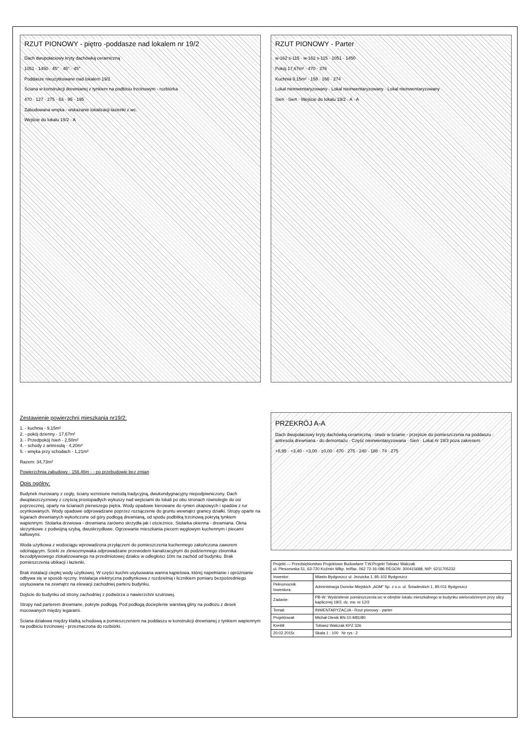RZUT PIONOWY - piętro -poddasze nad lokalem nr 19/2
Dach dwupołaciowy kryty dachówką ceramiczną
1051 · 1450 · 45° · 45° · 45°
Poddasze nieużytkowane nad lokalem 19/2
Ściana w konstrukcji drewnianej z tynkiem na podbiciu trzcinowym - rozbiórka
470 · 127 · 275 · 63 · 95 · 195
Zabudowana wnęka - wskazanie lokalizacji łazienki z wc.
Wejście do lokalu 19/2 · A
RZUT PIONOWY - Parter
w-162 s-115 · w-162 s-115 · 1051 · 1450
Pokój 17,67m² · 470 · 376
Kuchnia 9,15m² · 158 · 166 · 274
Lokal nieinwentaryzowany · Lokal nieinwentaryzowany · Lokal nieinwentaryzowany
Sień · Sień · Wejście do lokalu 19/2 · A · A
Zestawienie powierzchni mieszkania nr19/2:
1. - kuchnia - 9,15m²
2. - pokój dzienny - 17,67m²
3. - Przedpokój /sień - 2,50m²
4. - schody z antresolą - 4,20m²
5. - wnęka przy schodach - 1,21m²
Razem: 34,73m²
Powierzchnia zabudowy - 158,46m - - po przebudowie bez zmian
Opis ogólny:
Budynek murowany z cegły, ściany wznisione metodą tradycyjną, dwukondygnacyjny niepodpiwniczony. Dach dwupłaszczyznowy z częścią prostopadłych wykuszy nad wejściami do lokali po obu stronach równolegle do osi poprzecznej, oparty na ścianach pierwszego piętra. Wody opadowe kierowane do rynien okapowych i spadów z rur ocynkowanych. Wody opadowe odprowadzane poprzez rozsączenie do gruntu wewnątrz granicy działki. Stropy oparte na legarach drewnianych wykończone od góry podłogą drewnianą, od spodu podbitką trzcinową pokrytą tynkiem wapiennym. Stolarka drzwiowa - drewniana zarówno skrzydła jak i ościeżnice. Stolarka okienna - drewniana. Okna skrzynkowe z podwójną szybą, dwuskrzydłowe. Ogrzewanie mieszkania piecem węglowym kuchennym i piecami kaflowymi.
Woda użytkowa z wodociągu wprowadzona przyłączem do pomieszczenia kuchennego zakończona zaworem odcinającym. Ścieki ze zlewozmywaka odprowadzane przewodem kanalizacyjnym do podziemnego zbiornika bezodpływowego zlokalizowanego na przedmiotowej działce w odległości 10m na zachód od budynku. Brak pomieszczenia ubikacji i łazienki.
Brak instalacji ciepłej wody użytkowej. W części kuchni usytuowana wanna kąpielowa, której napełnianie i opróżnianie odbywa się w sposób ręczny. Instalacja elektryczna podtynkowa z rozdzielnią i licznikiem pomiaru bezpośredniego usytuowana na zewnątrz na elewacji zachodniej parteru budynku.
Dojście do budynku od strony zachodniej z podwórza o nawierzchni szutrowej.
Stropy nad parterem drewniane, pokryte podłogą. Pod podłogą docieplenie warstwą gliny na podłożu z desek mocowanych między legarami.
Ściana działowa między klatką schodową a pomieszczeniem na poddaszu w konstrukcji drewnianej z tynkiem wapiennym na podbiciu trzcinowej - przeznaczona do rozbiórki.
PRZEKRÓJ A-A
Dach dwupołaciowy kryty dachówką ceramiczną · otwór w ścianie - przejście do pomieszczenia na poddaszu · antresola drewniana - do demontażu · Część nieinwentaryzowana · Sień · Lokal nr 19/3 poza zakresem
+8,95 · +3,40 · +3,00 · ±0,00 · 470 · 275 · 240 · 188 · 74 · 275
| Projekt — Przedsiębiorstwo Projektowo Budowlane T.W.Projekt Tobiasz Walczak ul. Pleszewska 51, 63-720 Koźmin Wlkp. tel/fax. 062 72-16-086 REGON: 300415688, NIP: 6211705232 | |
| Inwestor: | Miasto Bydgoszcz ul. Jezuicka 1, 85-102 Bydgoszcz |
| Pełnomocnik Inwestora: | Administracja Domów Miejskich „ADM” Sp. z o.o. ul. Śniadeckich 1, 85-011 Bydgoszcz |
| Zadanie: | PB-W: Wydzielenie pomieszczenia wc w obrębie lokalu mieszkalnego w budynku wielorodzinnym przy ulicy kaplicznej 19/2, dz. ew. nr 12/2 |
| Temat: | INWENTARYZACJA - Rzut pionowy - parter |
| Projektował: | Michał Olesik BN-10.9/81/80 |
| Kreślił: | Tobiasz Walczak KPZ 326 |
| 20.02.2015r. | Skala 1 : 100 Nr rys.: 2 |